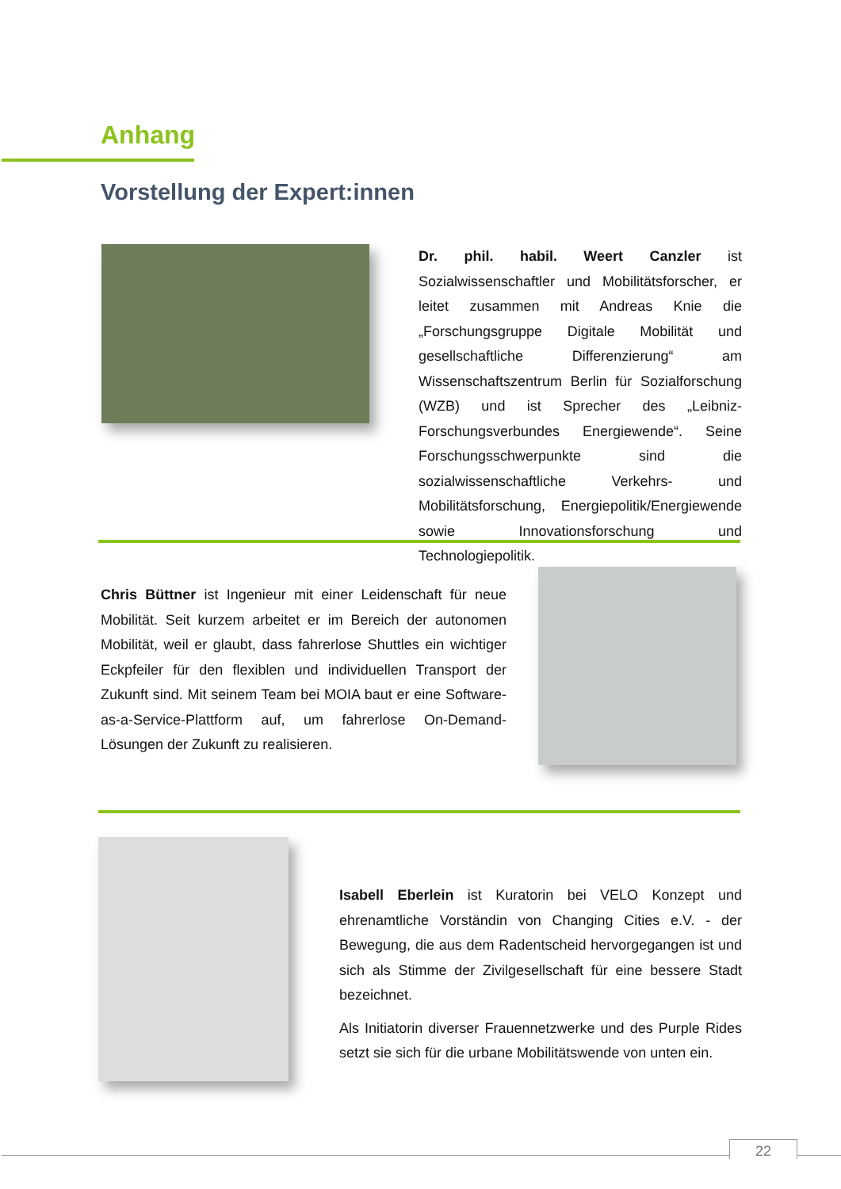Anhang
Vorstellung der Expert:innen
Dr. phil. habil. Weert Canzler ist Sozialwissenschaftler und Mobilitätsforscher, er leitet zusammen mit Andreas Knie die „Forschungsgruppe Digitale Mobilität und gesellschaftliche Differenzierung“ am Wissenschaftszentrum Berlin für Sozialforschung (WZB) und ist Sprecher des „Leibniz-Forschungsverbundes Energiewende“. Seine Forschungsschwerpunkte sind die sozialwissenschaftliche Verkehrs- und Mobilitätsforschung, Energiepolitik/Energiewende sowie Innovationsforschung und Technologiepolitik.
Chris Büttner ist Ingenieur mit einer Leidenschaft für neue Mobilität. Seit kurzem arbeitet er im Bereich der autonomen Mobilität, weil er glaubt, dass fahrerlose Shuttles ein wichtiger Eckpfeiler für den flexiblen und individuellen Transport der Zukunft sind. Mit seinem Team bei MOIA baut er eine Software-as-a-Service-Plattform auf, um fahrerlose On-Demand-Lösungen der Zukunft zu realisieren.
Isabell Eberlein ist Kuratorin bei VELO Konzept und ehrenamtliche Vorständin von Changing Cities e.V. - der Bewegung, die aus dem Radentscheid hervorgegangen ist und sich als Stimme der Zivilgesellschaft für eine bessere Stadt bezeichnet.
Als Initiatorin diverser Frauennetzwerke und des Purple Rides setzt sie sich für die urbane Mobilitätswende von unten ein.
22